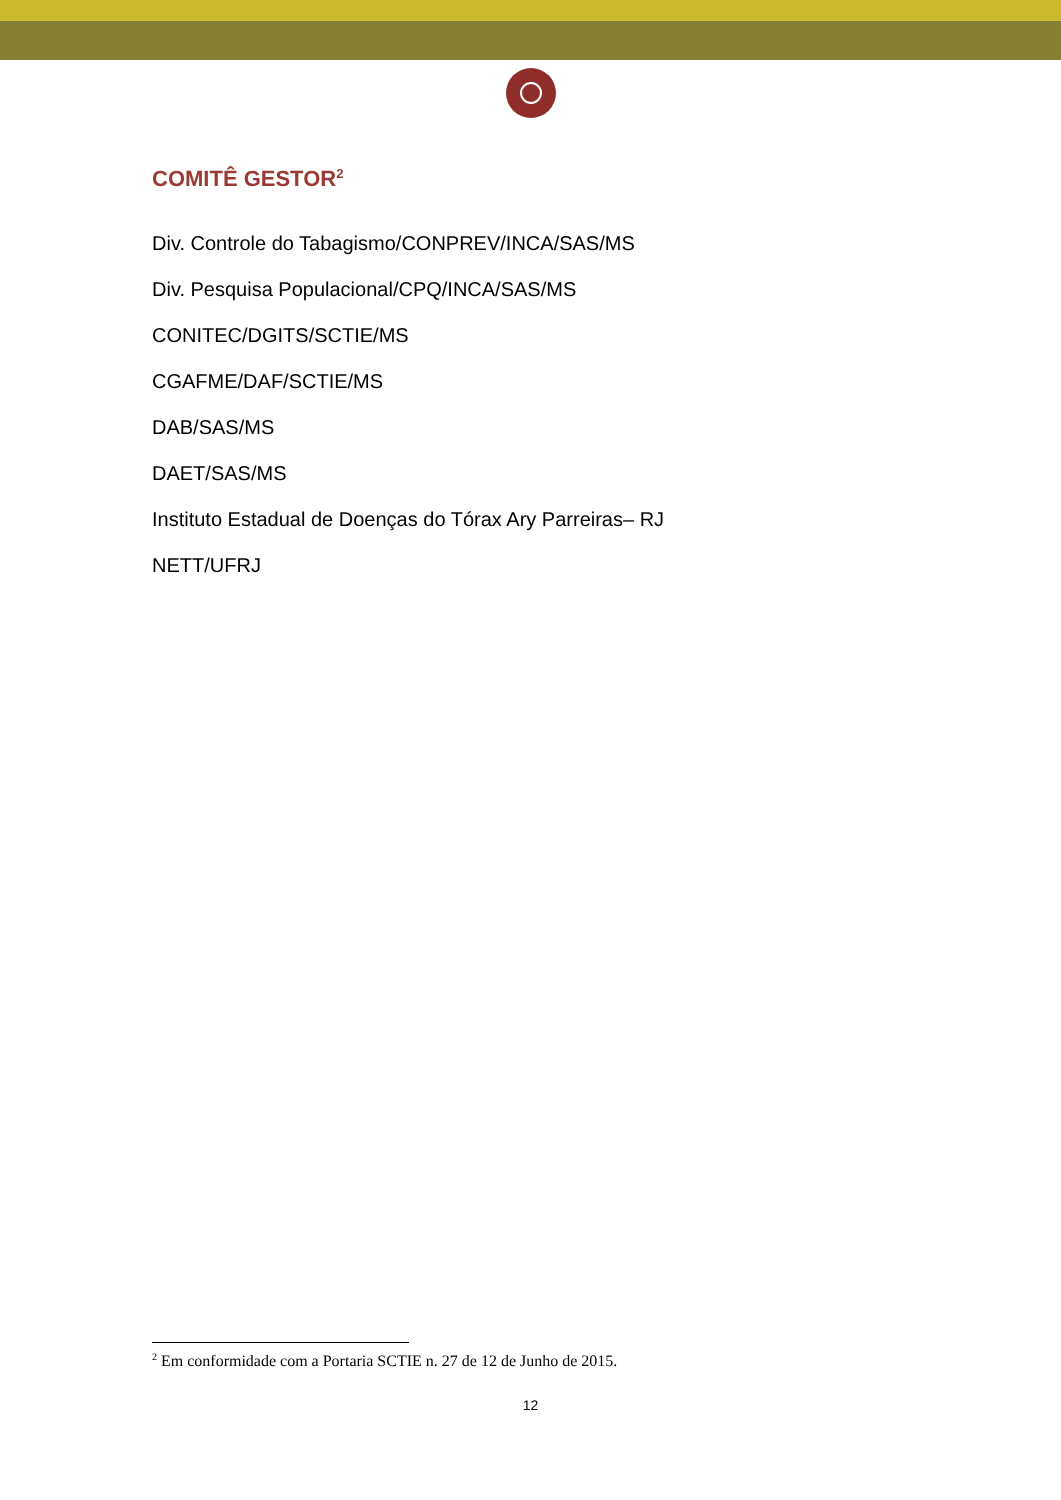COMITÊ GESTOR<sup>2</sup>
Div. Controle do Tabagismo/CONPREV/INCA/SAS/MS
Div. Pesquisa Populacional/CPQ/INCA/SAS/MS
CONITEC/DGITS/SCTIE/MS
CGAFME/DAF/SCTIE/MS
DAB/SAS/MS
DAET/SAS/MS
Instituto Estadual de Doenças do Tórax Ary Parreiras– RJ
NETT/UFRJ
<sup>2</sup> Em conformidade com a Portaria SCTIE n. 27 de 12 de Junho de 2015.
12